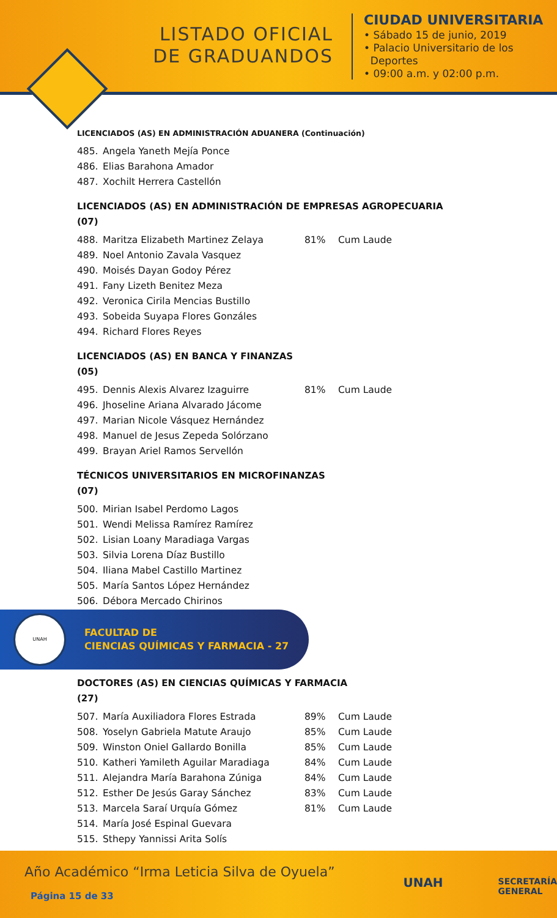LISTADO OFICIAL
DE GRADUANDOS
CIUDAD UNIVERSITARIA
• Sábado 15 de junio, 2019
• Palacio Universitario de los
Deportes
• 09:00 a.m. y 02:00 p.m.
LICENCIADOS (AS) EN ADMINISTRACIÓN ADUANERA (Continuación)
| 485. | Angela Yaneth Mejía Ponce | | |
| 486. | Elias Barahona Amador | | |
| 487. | Xochilt Herrera Castellón | | |
LICENCIADOS (AS) EN ADMINISTRACIÓN DE EMPRESAS AGROPECUARIA
(07)
| 488. | Maritza Elizabeth Martinez Zelaya | 81% | Cum Laude |
| 489. | Noel Antonio Zavala Vasquez | | |
| 490. | Moisés Dayan Godoy Pérez | | |
| 491. | Fany Lizeth Benitez Meza | | |
| 492. | Veronica Cirila Mencias Bustillo | | |
| 493. | Sobeida Suyapa Flores Gonzáles | | |
| 494. | Richard Flores Reyes | | |
LICENCIADOS (AS) EN BANCA Y FINANZAS
(05)
| 495. | Dennis Alexis Alvarez Izaguirre | 81% | Cum Laude |
| 496. | Jhoseline Ariana Alvarado Jácome | | |
| 497. | Marian Nicole Vásquez Hernández | | |
| 498. | Manuel de Jesus Zepeda Solórzano | | |
| 499. | Brayan Ariel Ramos Servellón | | |
TÉCNICOS UNIVERSITARIOS EN MICROFINANZAS
(07)
| 500. | Mirian Isabel Perdomo Lagos |
| 501. | Wendi Melissa Ramírez Ramírez |
| 502. | Lisian Loany Maradiaga Vargas |
| 503. | Silvia Lorena Díaz Bustillo |
| 504. | Iliana Mabel Castillo Martinez |
| 505. | María Santos López Hernández |
| 506. | Débora Mercado Chirinos |
UNAH
FACULTAD DE
CIENCIAS QUÍMICAS Y FARMACIA - 27
DOCTORES (AS) EN CIENCIAS QUÍMICAS Y FARMACIA
(27)
| 507. | María Auxiliadora Flores Estrada | 89% | Cum Laude |
| 508. | Yoselyn Gabriela Matute Araujo | 85% | Cum Laude |
| 509. | Winston Oniel Gallardo Bonilla | 85% | Cum Laude |
| 510. | Katheri Yamileth Aguilar Maradiaga | 84% | Cum Laude |
| 511. | Alejandra María Barahona Zúniga | 84% | Cum Laude |
| 512. | Esther De Jesús Garay Sánchez | 83% | Cum Laude |
| 513. | Marcela Saraí Urquía Gómez | 81% | Cum Laude |
| 514. | María José Espinal Guevara | | |
| 515. | Sthepy Yannissi Arita Solís | | |
Año Académico “Irma Leticia Silva de Oyuela”
Página 15 de 33
UNAH
SECRETARÍA
GENERAL